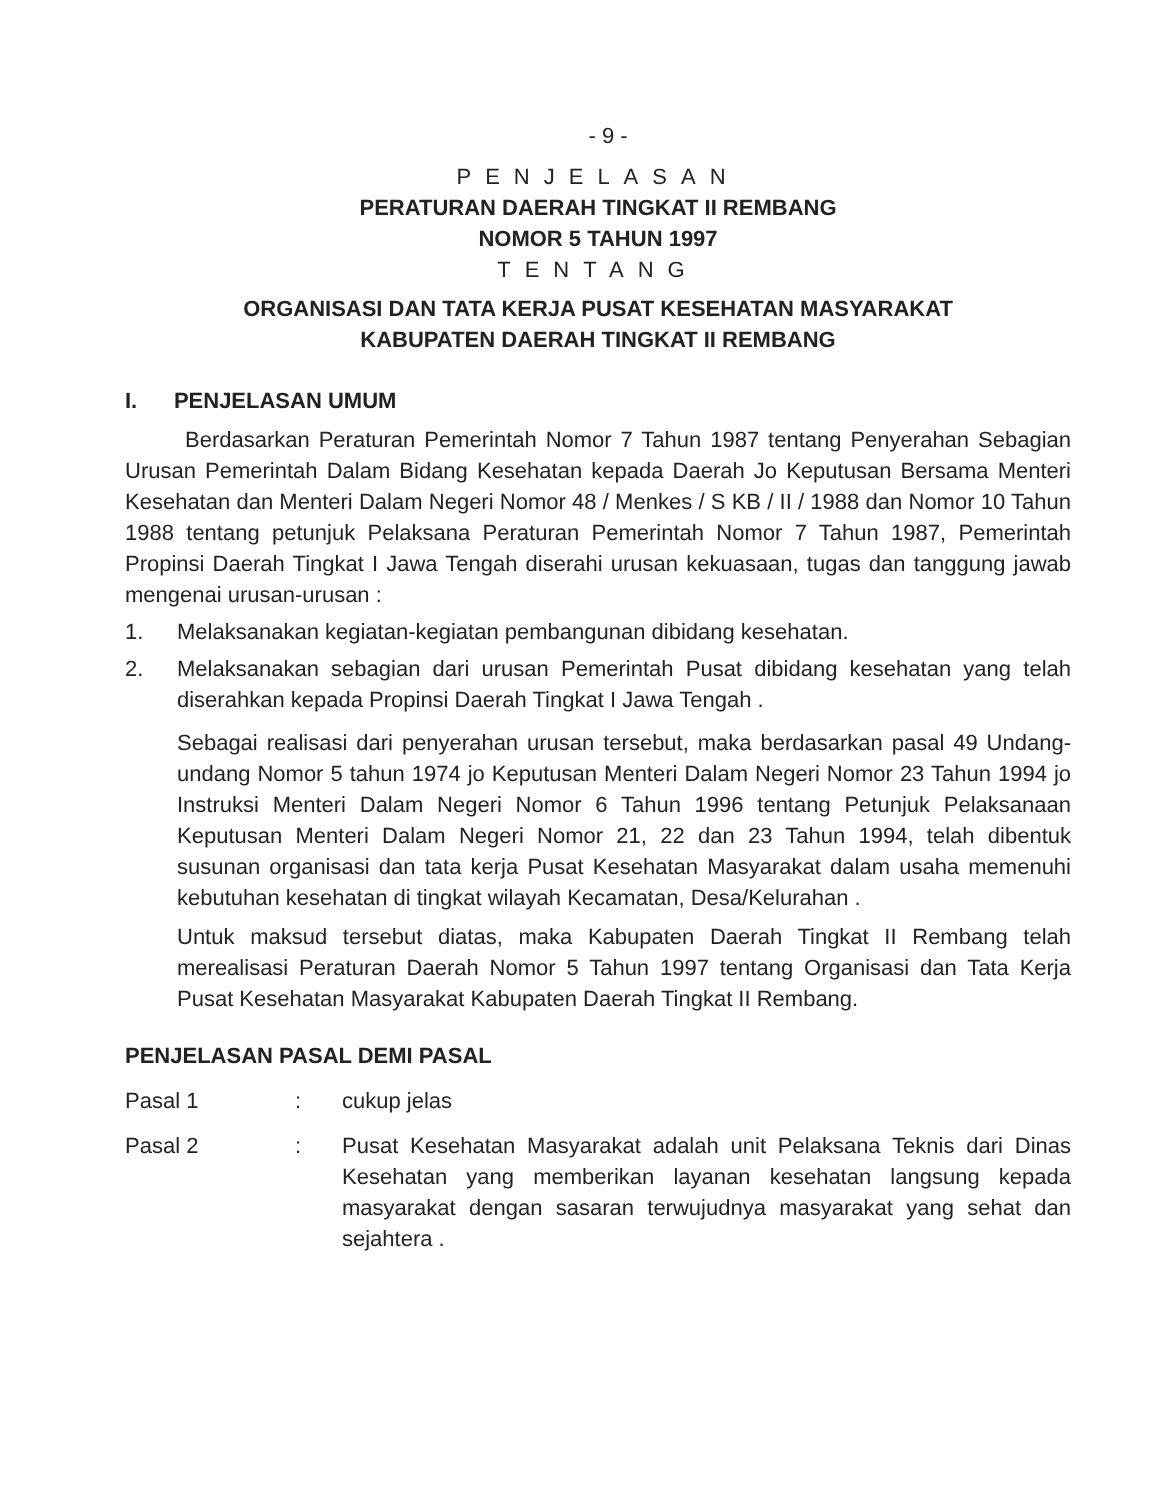- 9 -
PENJELASAN
PERATURAN DAERAH TINGKAT II REMBANG
NOMOR 5 TAHUN 1997
TENTANG
ORGANISASI DAN TATA KERJA PUSAT KESEHATAN MASYARAKAT
KABUPATEN DAERAH TINGKAT II REMBANG
I. PENJELASAN UMUM
Berdasarkan Peraturan Pemerintah Nomor 7 Tahun 1987 tentang Penyerahan Sebagian Urusan Pemerintah Dalam Bidang Kesehatan kepada Daerah Jo Keputusan Bersama Menteri Kesehatan dan Menteri Dalam Negeri Nomor 48 / Menkes / S KB / II / 1988 dan Nomor 10 Tahun 1988 tentang petunjuk Pelaksana Peraturan Pemerintah Nomor 7 Tahun 1987, Pemerintah Propinsi Daerah Tingkat I Jawa Tengah diserahi urusan kekuasaan, tugas dan tanggung jawab mengenai urusan-urusan :
1. Melaksanakan kegiatan-kegiatan pembangunan dibidang kesehatan.
2. Melaksanakan sebagian dari urusan Pemerintah Pusat dibidang kesehatan yang telah diserahkan kepada Propinsi Daerah Tingkat I Jawa Tengah .
Sebagai realisasi dari penyerahan urusan tersebut, maka berdasarkan pasal 49 Undang-undang Nomor 5 tahun 1974 jo Keputusan Menteri Dalam Negeri Nomor 23 Tahun 1994 jo Instruksi Menteri Dalam Negeri Nomor 6 Tahun 1996 tentang Petunjuk Pelaksanaan Keputusan Menteri Dalam Negeri Nomor 21, 22 dan 23 Tahun 1994, telah dibentuk susunan organisasi dan tata kerja Pusat Kesehatan Masyarakat dalam usaha memenuhi kebutuhan kesehatan di tingkat wilayah Kecamatan, Desa/Kelurahan .
Untuk maksud tersebut diatas, maka Kabupaten Daerah Tingkat II Rembang telah merealisasi Peraturan Daerah Nomor 5 Tahun 1997 tentang Organisasi dan Tata Kerja Pusat Kesehatan Masyarakat Kabupaten Daerah Tingkat II Rembang.
PENJELASAN PASAL DEMI PASAL
Pasal 1: cukup jelas
Pasal 2: Pusat Kesehatan Masyarakat adalah unit Pelaksana Teknis dari Dinas Kesehatan yang memberikan layanan kesehatan langsung kepada masyarakat dengan sasaran terwujudnya masyarakat yang sehat dan sejahtera .